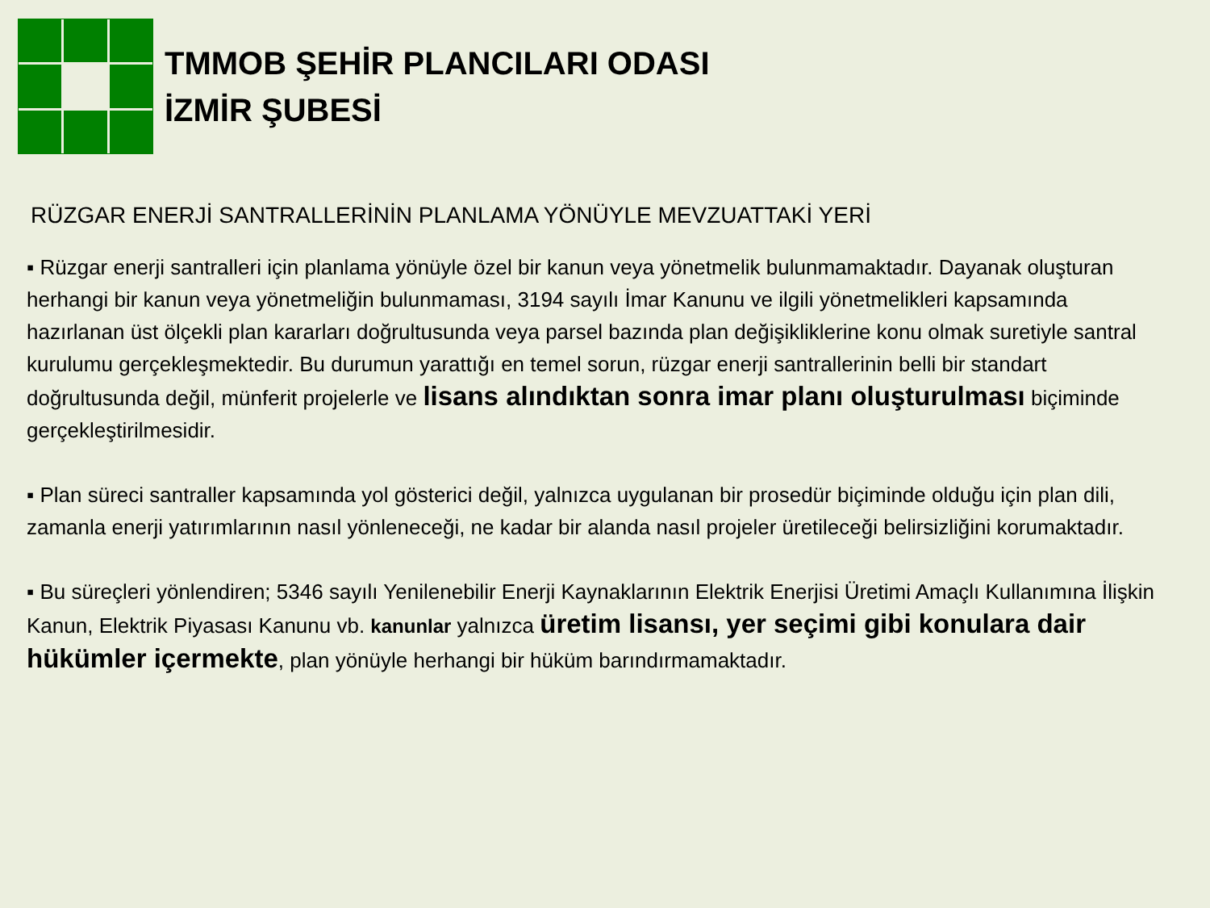TMMOB ŞEHİR PLANCILARI ODASI
İZMİR ŞUBESİ
RÜZGAR ENERJİ SANTRALLERİNİN PLANLAMA YÖNÜYLE MEVZUATTAKİ YERİ
▪ Rüzgar enerji santralleri için planlama yönüyle özel bir kanun veya yönetmelik bulunmamaktadır. Dayanak oluşturan herhangi bir kanun veya yönetmeliğin bulunmaması, 3194 sayılı İmar Kanunu ve ilgili yönetmelikleri kapsamında hazırlanan üst ölçekli plan kararları doğrultusunda veya parsel bazında plan değişikliklerine konu olmak suretiyle santral kurulumu gerçekleşmektedir. Bu durumun yarattığı en temel sorun, rüzgar enerji santrallerinin belli bir standart doğrultusunda değil, münferit projelerle ve lisans alındıktan sonra imar planı oluşturulması biçiminde gerçekleştirilmesidir.
▪ Plan süreci santraller kapsamında yol gösterici değil, yalnızca uygulanan bir prosedür biçiminde olduğu için plan dili, zamanla enerji yatırımlarının nasıl yönleneceği, ne kadar bir alanda nasıl projeler üretileceği belirsizliğini korumaktadır.
▪ Bu süreçleri yönlendiren; 5346 sayılı Yenilenebilir Enerji Kaynaklarının Elektrik Enerjisi Üretimi Amaçlı Kullanımına İlişkin Kanun, Elektrik Piyasası Kanunu vb. kanunlar yalnızca üretim lisansı, yer seçimi gibi konulara dair hükümler içermekte, plan yönüyle herhangi bir hüküm barındırmamaktadır.